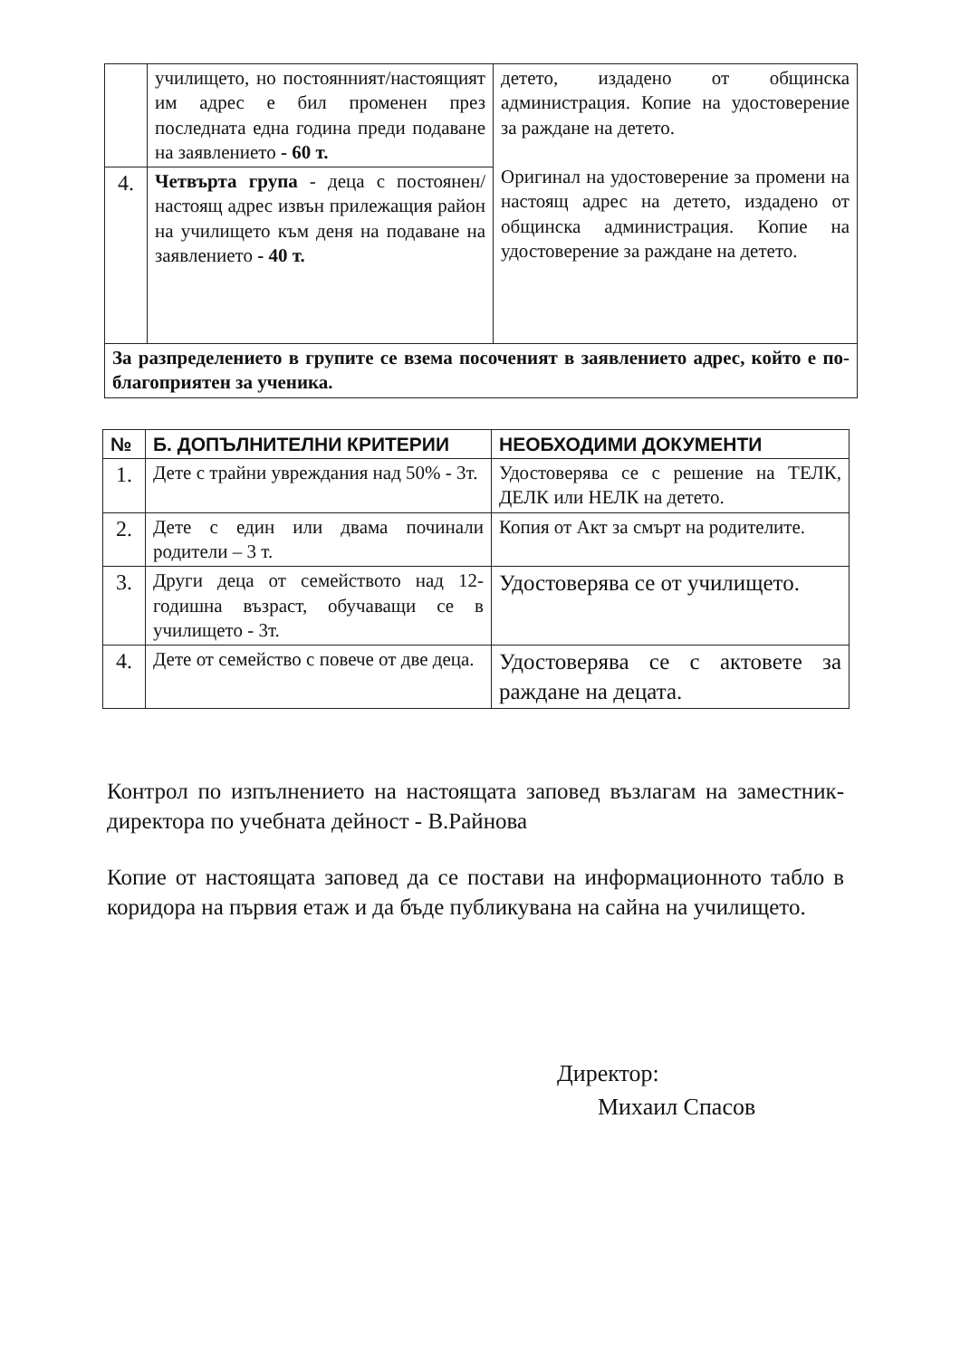| | училището, но постоянният/настоящият им адрес е бил променен през последната една година преди подаване на заявлението - 60 т. | детето, издадено от общинска администрация. Копие на удостоверение за раждане на детето. Оригинал на удостоверение за промени на настоящ адрес на детето, издадено от общинска администрация. Копие на удостоверение за раждане на детето. |
| 4. | Четвърта група - деца с постоянен/настоящ адрес извън прилежащия район на училището към деня на подаване на заявлението - 40 т. | |
| За разпределението в групите се взема посоченият в заявлението адрес, който е по-благоприятен за ученика. | | |
| № | Б. ДОПЪЛНИТЕЛНИ КРИТЕРИИ | НЕОБХОДИМИ ДОКУМЕНТИ |
| --- | --- | --- |
| 1. | Дете с трайни увреждания над 50% - 3т. | Удостоверява се с решение на ТЕЛК, ДЕЛК или НЕЛК на детето. |
| 2. | Дете с един или двама починали родители – 3 т. | Копия от Акт за смърт на родителите. |
| 3. | Други деца от семейството над 12-годишна възраст, обучаващи се в училището - 3т. | Удостоверява се от училището. |
| 4. | Дете от семейство с повече от две деца. | Удостоверява се с актовете за раждане на децата. |
Контрол по изпълнението на настоящата заповед възлагам на заместник-директора по учебната дейност - В.Райнова
Копие от настоящата заповед да се постави на информационното табло в коридора на първия етаж и да бъде публикувана на сайна на училището.
Директор:
Михаил Спасов